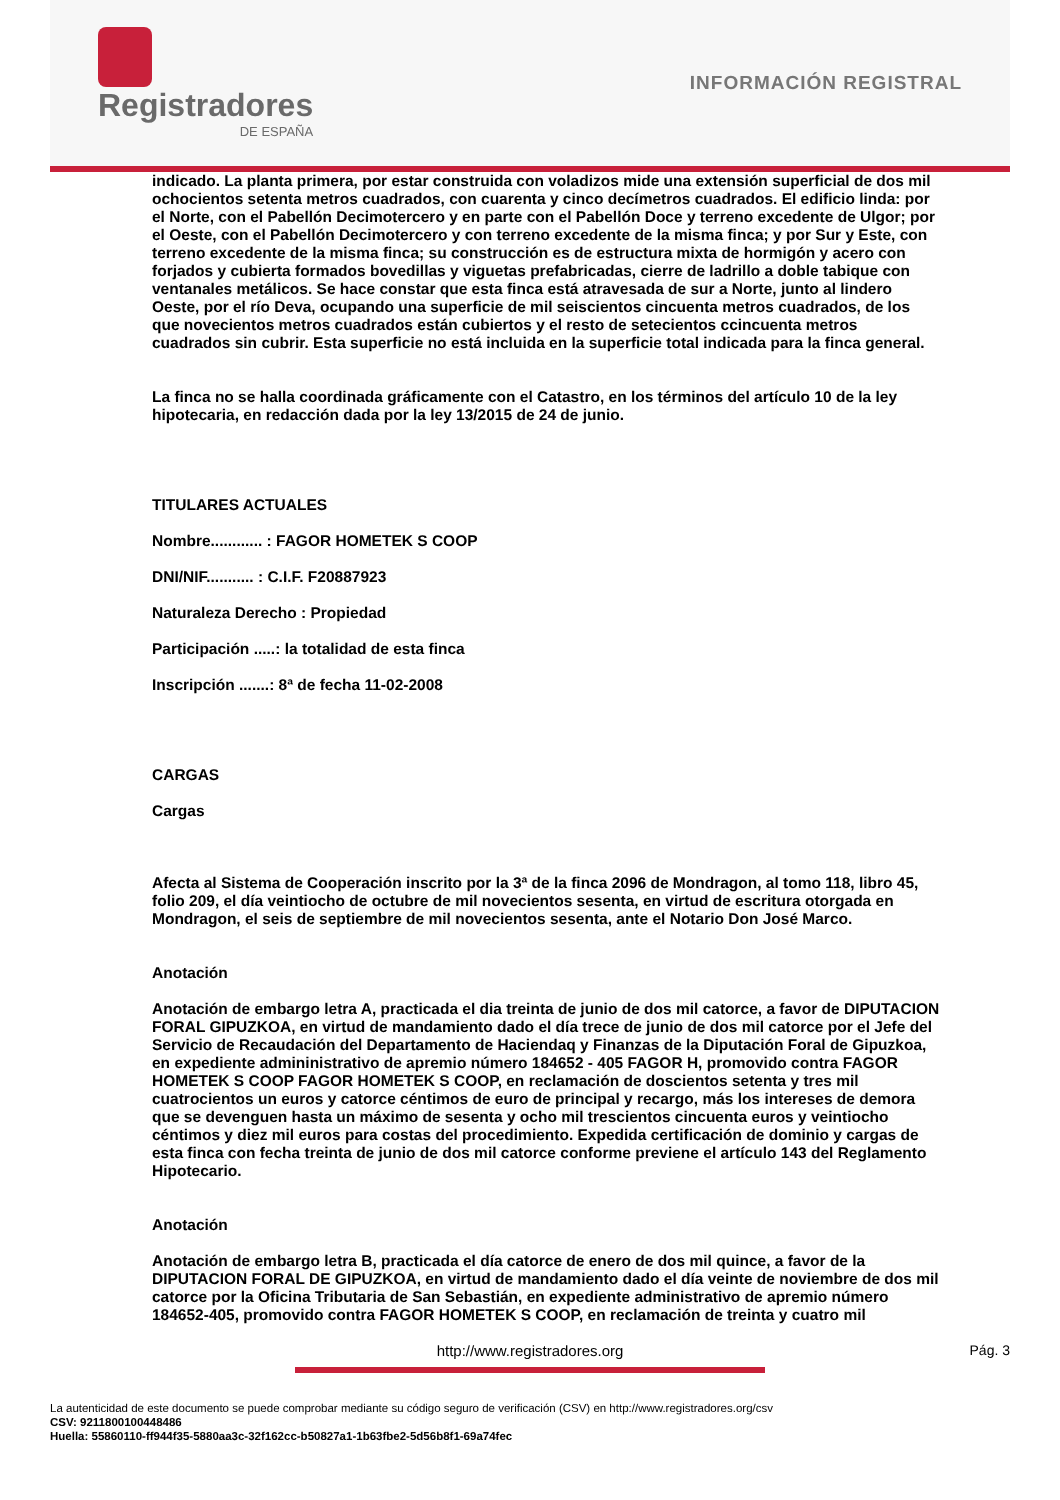Registradores
DE ESPAÑA
INFORMACIÓN REGISTRAL
indicado. La planta primera, por estar construida con voladizos mide una extensión superficial de dos mil ochocientos setenta metros cuadrados, con cuarenta y cinco decímetros cuadrados. El edificio linda: por el Norte, con el Pabellón Decimotercero y en parte con el Pabellón Doce y terreno excedente de Ulgor; por el Oeste, con el Pabellón Decimotercero y con terreno excedente de la misma finca; y por Sur y Este, con terreno excedente de la misma finca; su construcción es de estructura mixta de hormigón y acero con forjados y cubierta formados bovedillas y viguetas prefabricadas, cierre de ladrillo a doble tabique con ventanales metálicos. Se hace constar que esta finca está atravesada de sur a Norte, junto al lindero Oeste, por el río Deva, ocupando una superficie de mil seiscientos cincuenta metros cuadrados, de los que novecientos metros cuadrados están cubiertos y el resto de setecientos ccincuenta metros cuadrados sin cubrir. Esta superficie no está incluida en la superficie total indicada para la finca general.
La finca no se halla coordinada gráficamente con el Catastro, en los términos del artículo 10 de la ley hipotecaria, en redacción dada por la ley 13/2015 de 24 de junio.
TITULARES ACTUALES
Nombre............ : FAGOR HOMETEK S COOP
DNI/NIF........... : C.I.F. F20887923
Naturaleza Derecho : Propiedad
Participación .....: la totalidad de esta finca
Inscripción .......: 8ª de fecha 11-02-2008
CARGAS
Cargas
Afecta al Sistema de Cooperación inscrito por la 3ª de la finca 2096 de Mondragon, al tomo 118, libro 45, folio 209, el día veintiocho de octubre de mil novecientos sesenta, en virtud de escritura otorgada en Mondragon, el seis de septiembre de mil novecientos sesenta, ante el Notario Don José Marco.
Anotación
Anotación de embargo letra A, practicada el dia treinta de junio de dos mil catorce, a favor de DIPUTACION FORAL GIPUZKOA, en virtud de mandamiento dado el día trece de junio de dos mil catorce por el Jefe del Servicio de Recaudación del Departamento de Haciendaq y Finanzas de la Diputación Foral de Gipuzkoa, en expediente admininistrativo de apremio número 184652 - 405 FAGOR H, promovido contra FAGOR HOMETEK S COOP FAGOR HOMETEK S COOP, en reclamación de doscientos setenta y tres mil cuatrocientos un euros y catorce céntimos de euro de principal y recargo, más los intereses de demora que se devenguen hasta un máximo de sesenta y ocho mil trescientos cincuenta euros y veintiocho céntimos y diez mil euros para costas del procedimiento. Expedida certificación de dominio y cargas de esta finca con fecha treinta de junio de dos mil catorce conforme previene el artículo 143 del Reglamento Hipotecario.
Anotación
Anotación de embargo letra B, practicada el día catorce de enero de dos mil quince, a favor de la DIPUTACION FORAL DE GIPUZKOA, en virtud de mandamiento dado el día veinte de noviembre de dos mil catorce por la Oficina Tributaria de San Sebastián, en expediente administrativo de apremio número 184652-405, promovido contra FAGOR HOMETEK S COOP, en reclamación de treinta y cuatro mil
http://www.registradores.org Pág. 3
La autenticidad de este documento se puede comprobar mediante su código seguro de verificación (CSV) en http://www.registradores.org/csv
CSV: 9211800100448486
Huella: 55860110-ff944f35-5880aa3c-32f162cc-b50827a1-1b63fbe2-5d56b8f1-69a74fec